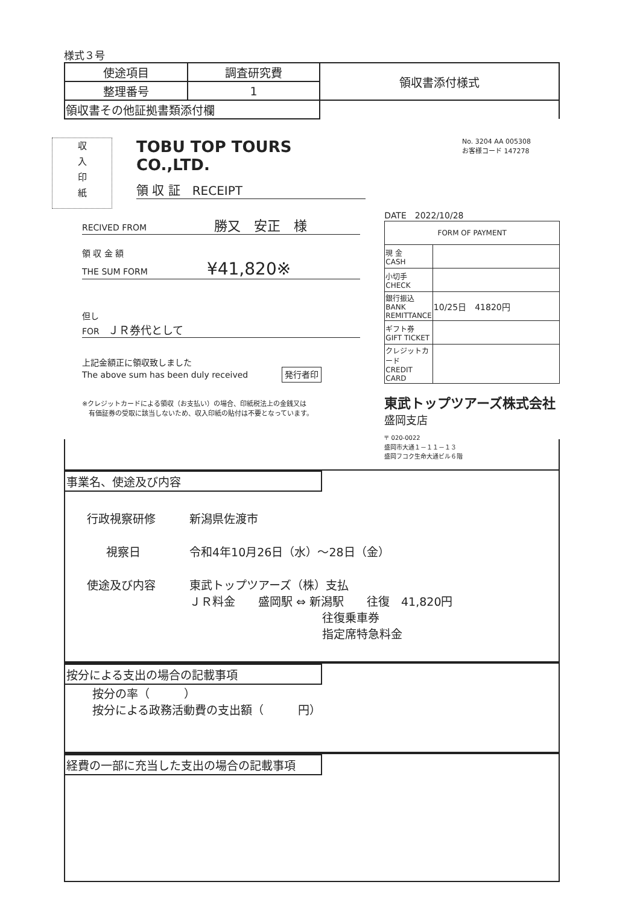様式３号
| 使途項目 | 調査研究費 | 領収書添付様式 |
| 整理番号 | 1 | |
| 領収書その他証拠書類添付欄 | | |
収
入
印
紙
TOBU TOP TOURS CO.,LTD.
領 収 証　RECEIPT
No. 3204 AA 005308
お客様コード 147278
RECIVED FROM　　　　　　　　勝又　安正　様
領 収 金 額
THE SUM FORM　　　　　　　¥41,820※
但し
FOR　ＪＲ券代として
上記金額正に領収致しました
The above sum has been duly received　　　　発行者印
※クレジットカードによる領収（お支払い）の場合、印紙税法上の金銭又は
　有価証券の受取に該当しないため、収入印紙の貼付は不要となっています。
DATE　2022/10/28
| FORM OF PAYMENT | |
| --- | --- |
| 現 金 CASH | |
| 小切手 CHECK | |
| 銀行振込 BANK REMITTANCE | 10/25日 41820円 |
| ギフト券 GIFT TICKET | |
| クレジットカード CREDIT CARD | |
東武トップツアーズ株式会社
盛岡支店
〒 020-0022
盛岡市大通１－１１－１３
盛岡フコク生命大通ビル６階
事業名、使途及び内容
行政視察研修
新潟県佐渡市
視察日
令和4年10月26日（水）～28日（金）
使途及び内容
東武トップツアーズ（株）支払
ＪＲ料金　　盛岡駅 ⇔ 新潟駅　　往復　41,820円
往復乗車券
指定席特急料金
按分による支出の場合の記載事項
按分の率（　　　）
按分による政務活動費の支出額（　　　円）
経費の一部に充当した支出の場合の記載事項